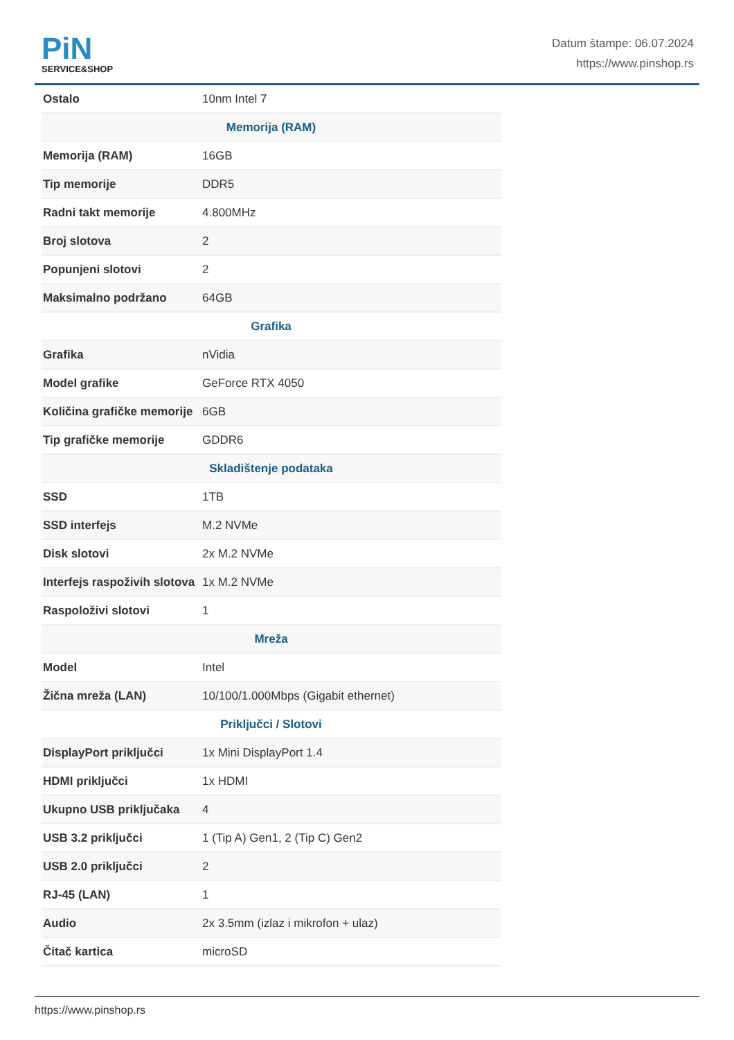PiN
SERVICE&SHOP
Datum štampe: 06.07.2024
https://www.pinshop.rs
| Ostalo | 10nm Intel 7 |
| Memorija (RAM) | |
| Memorija (RAM) | 16GB |
| Tip memorije | DDR5 |
| Radni takt memorije | 4.800MHz |
| Broj slotova | 2 |
| Popunjeni slotovi | 2 |
| Maksimalno podržano | 64GB |
| Grafika | |
| Grafika | nVidia |
| Model grafike | GeForce RTX 4050 |
| Količina grafičke memorije | 6GB |
| Tip grafičke memorije | GDDR6 |
| Skladištenje podataka | |
| SSD | 1TB |
| SSD interfejs | M.2 NVMe |
| Disk slotovi | 2x M.2 NVMe |
| Interfejs raspoživih slotova | 1x M.2 NVMe |
| Raspoloživi slotovi | 1 |
| Mreža | |
| Model | Intel |
| Žična mreža (LAN) | 10/100/1.000Mbps (Gigabit ethernet) |
| Priključci / Slotovi | |
| DisplayPort priključci | 1x Mini DisplayPort 1.4 |
| HDMI priključci | 1x HDMI |
| Ukupno USB priključaka | 4 |
| USB 3.2 priključci | 1 (Tip A) Gen1, 2 (Tip C) Gen2 |
| USB 2.0 priključci | 2 |
| RJ-45 (LAN) | 1 |
| Audio | 2x 3.5mm (izlaz i mikrofon + ulaz) |
| Čitač kartica | microSD |
https://www.pinshop.rs